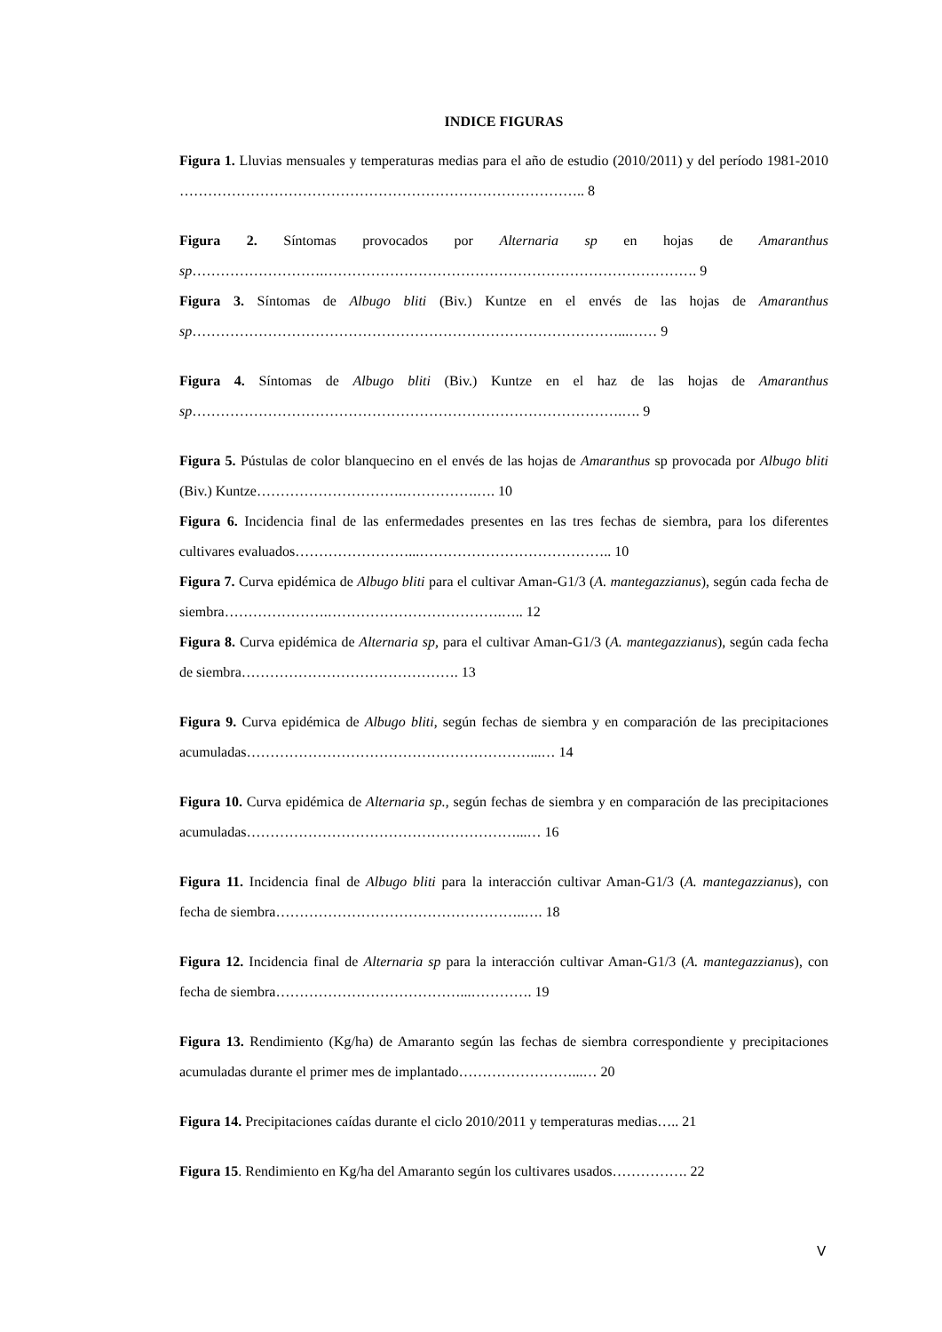INDICE FIGURAS
Figura 1. Lluvias mensuales y temperaturas medias para el año de estudio (2010/2011) y del período 1981-2010 ………………………………………………………………………….. 8
Figura 2. Síntomas provocados por Alternaria sp en hojas de Amaranthus sp……………………….……………………………………………………………………. 9
Figura 3. Síntomas de Albugo bliti (Biv.) Kuntze en el envés de las hojas de Amaranthus sp………………………………………………………………………………...…… 9
Figura 4. Síntomas de Albugo bliti (Biv.) Kuntze en el haz de las hojas de Amaranthus sp……………………………………………………………………………….…. 9
Figura 5. Pústulas de color blanquecino en el envés de las hojas de Amaranthus sp provocada por Albugo bliti (Biv.) Kuntze………………………….…………….…. 10
Figura 6. Incidencia final de las enfermedades presentes en las tres fechas de siembra, para los diferentes cultivares evaluados……………………...………………………………….. 10
Figura 7. Curva epidémica de Albugo bliti para el cultivar Aman-G1/3 (A. mantegazzianus), según cada fecha de siembra………………….……………………………….….. 12
Figura 8. Curva epidémica de Alternaria sp, para el cultivar Aman-G1/3 (A. mantegazzianus), según cada fecha de siembra………………………………………. 13
Figura 9. Curva epidémica de Albugo bliti, según fechas de siembra y en comparación de las precipitaciones acumuladas……………………………………………………...… 14
Figura 10. Curva epidémica de Alternaria sp., según fechas de siembra y en comparación de las precipitaciones acumuladas…………………………………………………...… 16
Figura 11. Incidencia final de Albugo bliti para la interacción cultivar Aman-G1/3 (A. mantegazzianus), con fecha de siembra……………………………………………..…. 18
Figura 12. Incidencia final de Alternaria sp para la interacción cultivar Aman-G1/3 (A. mantegazzianus), con fecha de siembra…………………………………...…………. 19
Figura 13. Rendimiento (Kg/ha) de Amaranto según las fechas de siembra correspondiente y precipitaciones acumuladas durante el primer mes de implantado……………………...… 20
Figura 14. Precipitaciones caídas durante el ciclo 2010/2011 y temperaturas medias….. 21
Figura 15. Rendimiento en Kg/ha del Amaranto según los cultivares usados……………. 22
V